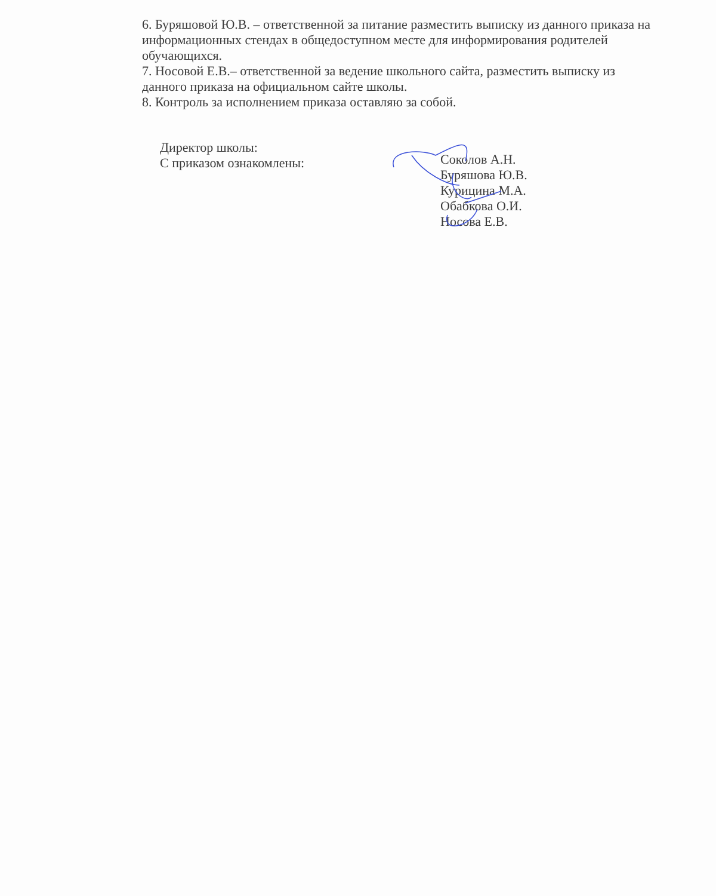6. Буряшовой Ю.В. – ответственной за питание разместить выписку из данного приказа на информационных стендах в общедоступном месте для информирования родителей обучающихся.
7. Носовой Е.В.– ответственной за ведение школьного сайта, разместить выписку из данного приказа на официальном сайте школы.
8. Контроль за исполнением приказа оставляю за собой.
Директор школы:
С приказом ознакомлены:
Соколов А.Н.
Буряшова Ю.В.
Курицина М.А.
Обабкова О.И.
Носова Е.В.